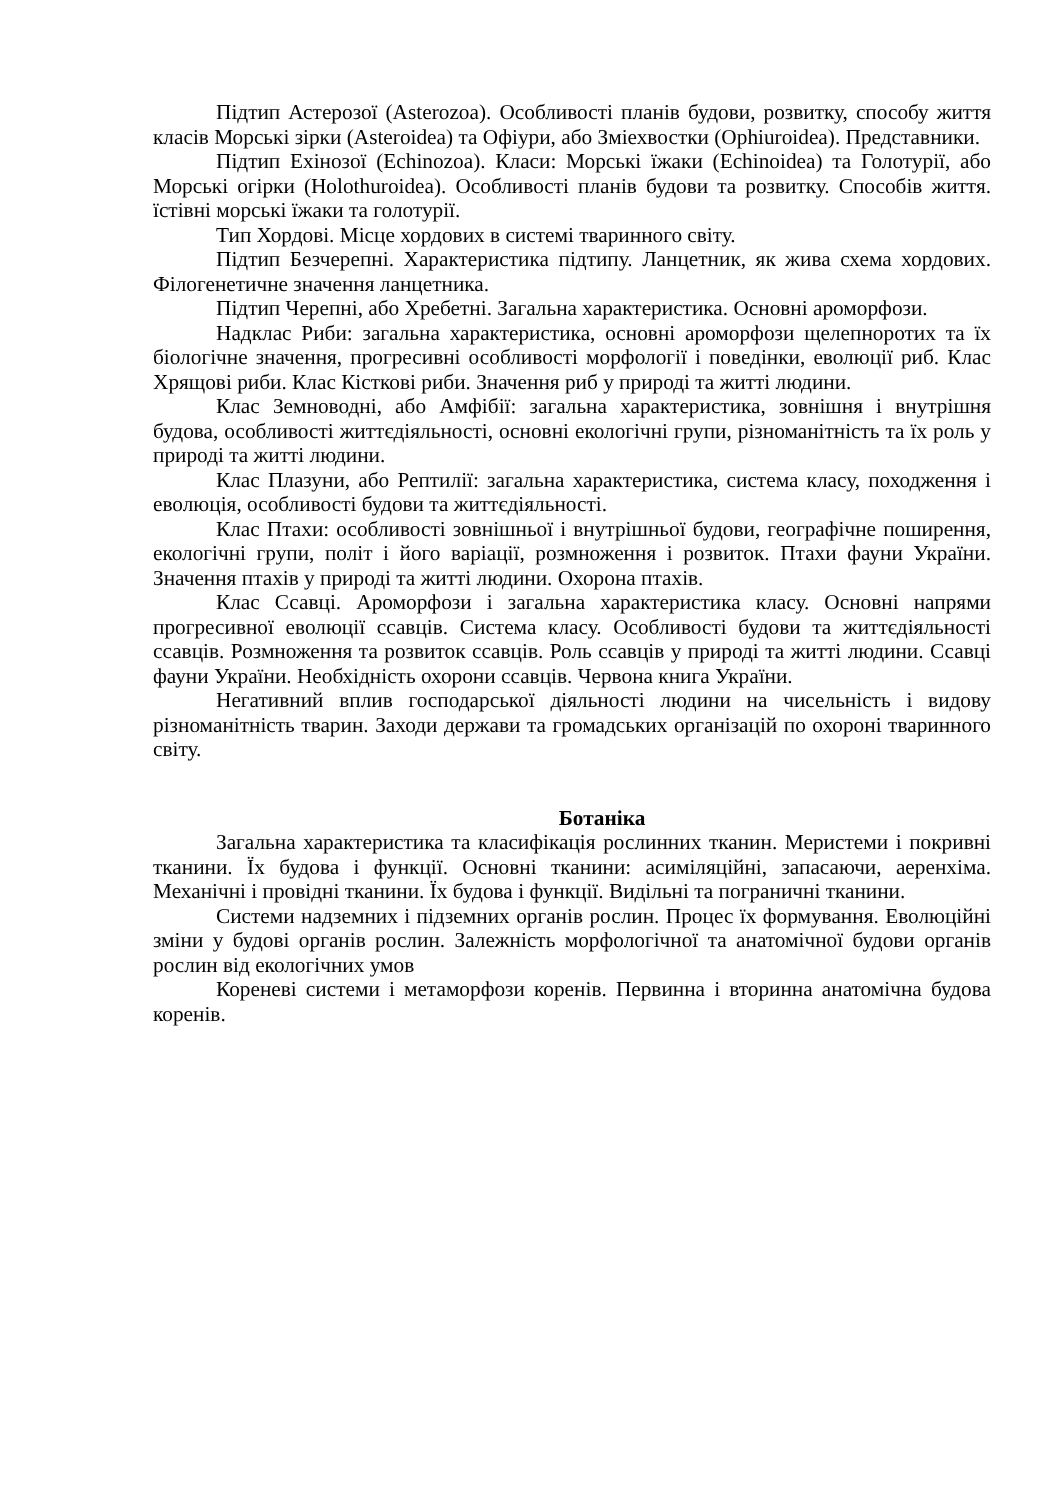Підтип Астерозої (Asterozoa). Особливості планів будови, розвитку, способу життя класів Морські зірки (Asteroidea) та Офіури, або Зміехвостки (Ophiuroidea). Представники.
Підтип Ехінозої (Echinozoa). Класи: Морські їжаки (Echinoidea) та Голотурії, або Морські огірки (Holothuroidea). Особливості планів будови та розвитку. Способів життя. їстівні морські їжаки та голотурії.
Тип Хордові. Місце хордових в системі тваринного світу.
Підтип Безчерепні. Характеристика підтипу. Ланцетник, як жива схема хордових. Філогенетичне значення ланцетника.
Підтип Черепні, або Хребетні. Загальна характеристика. Основні ароморфози.
Надклас Риби: загальна характеристика, основні ароморфози щелепноротих та їх біологічне значення, прогресивні особливості морфології і поведінки, еволюції риб. Клас Хрящові риби. Клас Кісткові риби. Значення риб у природі та житті людини.
Клас Земноводні, або Амфібії: загальна характеристика, зовнішня і внутрішня будова, особливості життєдіяльності, основні екологічні групи, різноманітність та їх роль у природі та житті людини.
Клас Плазуни, або Рептилії: загальна характеристика, система класу, походження і еволюція, особливості будови та життєдіяльності.
Клас Птахи: особливості зовнішньої і внутрішньої будови, географічне поширення, екологічні групи, політ і його варіації, розмноження і розвиток. Птахи фауни України. Значення птахів у природі та житті людини. Охорона птахів.
Клас Ссавці. Ароморфози і загальна характеристика класу. Основні напрями прогресивної еволюції ссавців. Система класу. Особливості будови та життєдіяльності ссавців. Розмноження та розвиток ссавців. Роль ссавців у природі та житті людини. Ссавці фауни України. Необхідність охорони ссавців. Червона книга України.
Негативний вплив господарської діяльності людини на чисельність і видову різноманітність тварин. Заходи держави та громадських організацій по охороні тваринного світу.
Ботаніка
Загальна характеристика та класифікація рослинних тканин. Меристеми і покривні тканини. Їх будова і функції. Основні тканини: асиміляційні, запасаючи, аеренхіма. Механічні і провідні тканини. Їх будова і функції. Видільні та пограничні тканини.
Системи надземних і підземних органів рослин. Процес їх формування. Еволюційні зміни у будові органів рослин. Залежність морфологічної та анатомічної будови органів рослин від екологічних умов
Кореневі системи і метаморфози коренів. Первинна і вторинна анатомічна будова коренів.